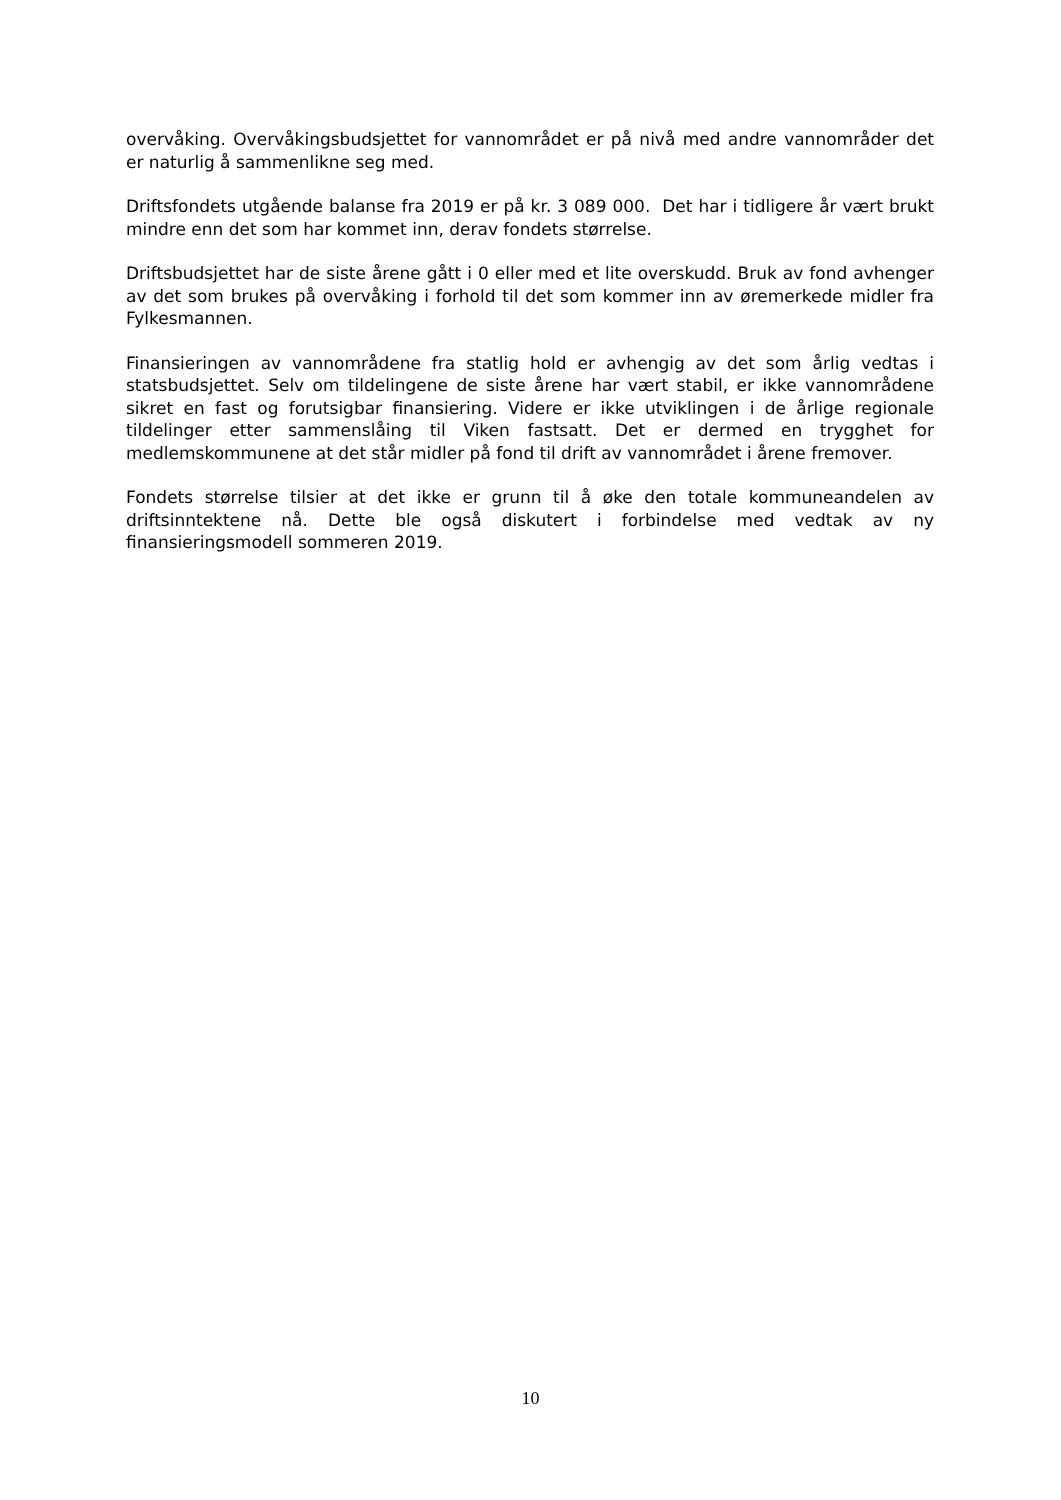overvåking. Overvåkingsbudsjettet for vannområdet er på nivå med andre vannområder det er naturlig å sammenlikne seg med.
Driftsfondets utgående balanse fra 2019 er på kr. 3 089 000. Det har i tidligere år vært brukt mindre enn det som har kommet inn, derav fondets størrelse.
Driftsbudsjettet har de siste årene gått i 0 eller med et lite overskudd. Bruk av fond avhenger av det som brukes på overvåking i forhold til det som kommer inn av øremerkede midler fra Fylkesmannen.
Finansieringen av vannområdene fra statlig hold er avhengig av det som årlig vedtas i statsbudsjettet. Selv om tildelingene de siste årene har vært stabil, er ikke vannområdene sikret en fast og forutsigbar finansiering. Videre er ikke utviklingen i de årlige regionale tildelinger etter sammenslåing til Viken fastsatt. Det er dermed en trygghet for medlemskommunene at det står midler på fond til drift av vannområdet i årene fremover.
Fondets størrelse tilsier at det ikke er grunn til å øke den totale kommuneandelen av driftsinntektene nå. Dette ble også diskutert i forbindelse med vedtak av ny finansieringsmodell sommeren 2019.
10